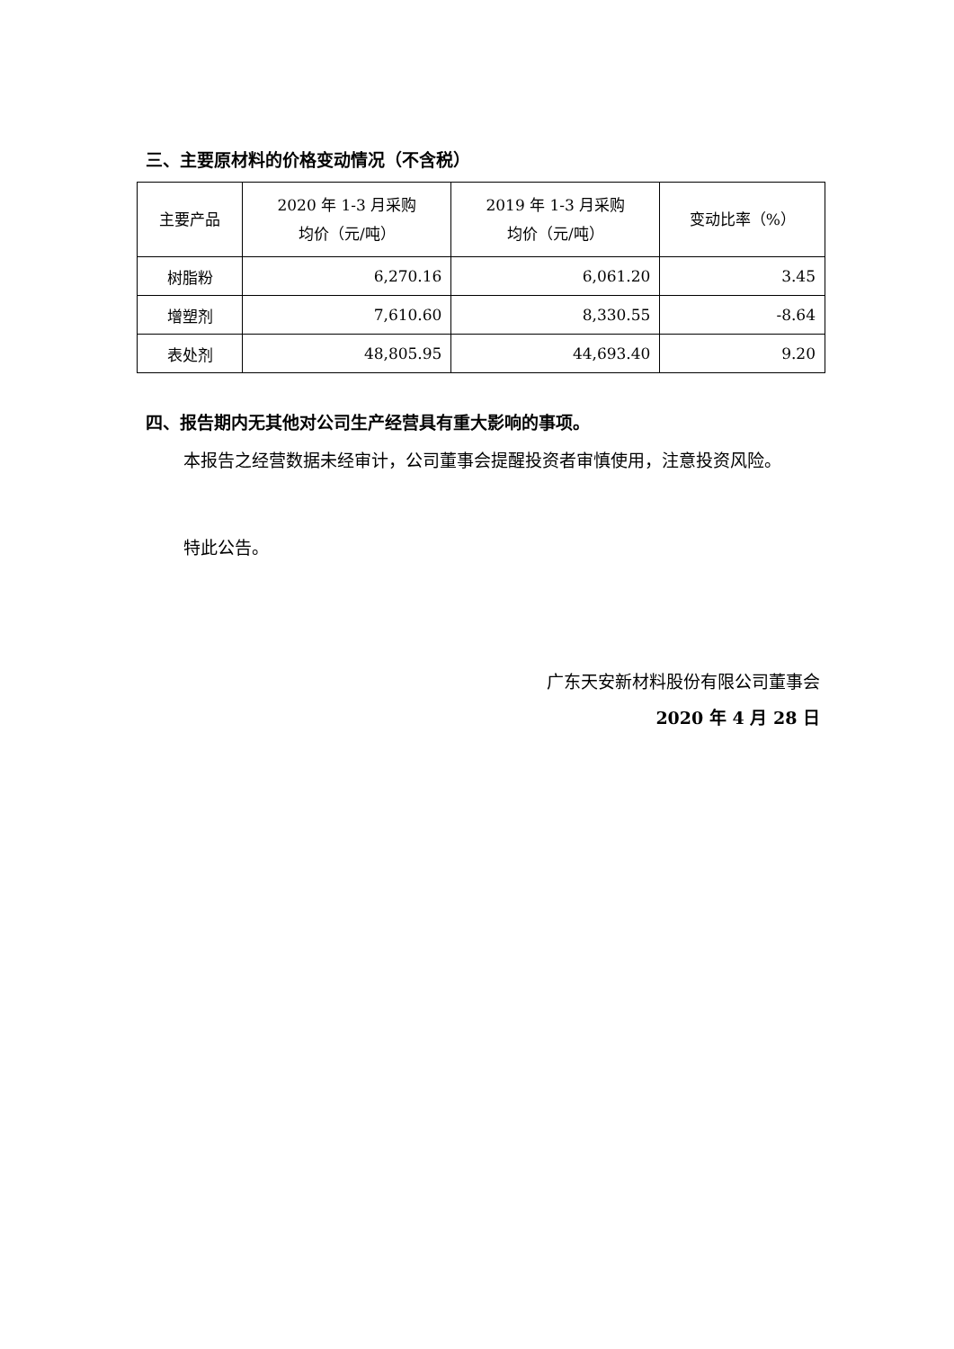三、主要原材料的价格变动情况（不含税）
| 主要产品 | 2020 年 1-3 月采购 均价（元/吨） | 2019 年 1-3 月采购 均价（元/吨） | 变动比率（%） |
| --- | --- | --- | --- |
| 树脂粉 | 6,270.16 | 6,061.20 | 3.45 |
| 增塑剂 | 7,610.60 | 8,330.55 | -8.64 |
| 表处剂 | 48,805.95 | 44,693.40 | 9.20 |
四、报告期内无其他对公司生产经营具有重大影响的事项。
本报告之经营数据未经审计，公司董事会提醒投资者审慎使用，注意投资风险。
特此公告。
广东天安新材料股份有限公司董事会
2020 年 4 月 28 日